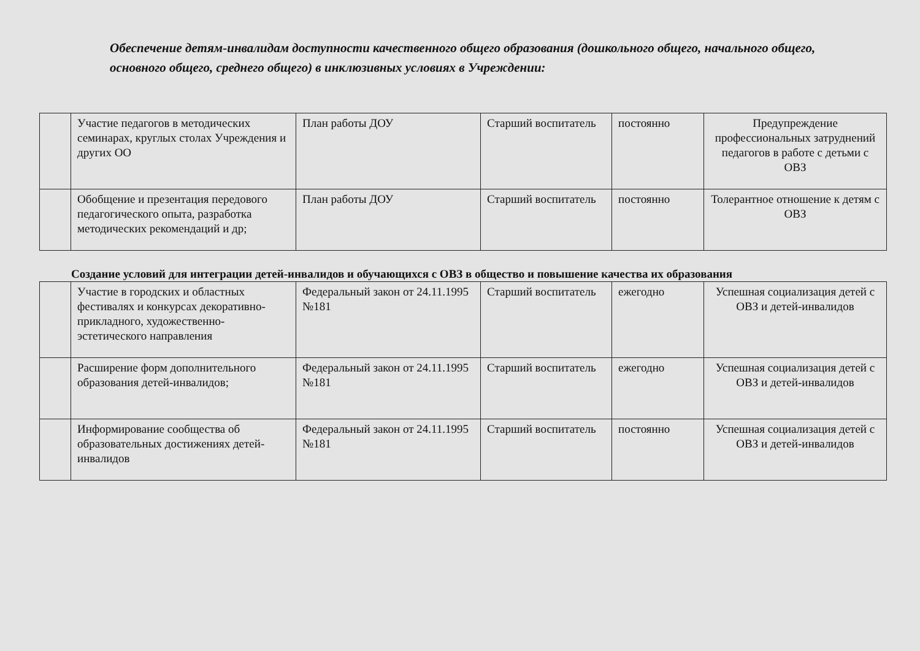Обеспечение детям-инвалидам доступности качественного общего образования (дошкольного общего, начального общего, основного общего, среднего общего) в инклюзивных условиях в Учреждении:
| | Участие педагогов в методических семинарах, круглых столах Учреждения и других ОО | План работы ДОУ | Старший воспитатель | постоянно | Предупреждение профессиональных затруднений педагогов в работе с детьми с ОВЗ |
| | Обобщение и презентация передового педагогического опыта, разработка методических рекомендаций и др; | План работы ДОУ | Старший воспитатель | постоянно | Толерантное отношение к детям с ОВЗ |
Создание условий для интеграции детей-инвалидов и обучающихся с ОВЗ в общество и повышение качества их образования
| | Участие в городских и областных фестивалях и конкурсах декоративно-прикладного, художественно-эстетического направления | Федеральный закон от 24.11.1995 №181 | Старший воспитатель | ежегодно | Успешная социализация детей с ОВЗ и детей-инвалидов |
| | Расширение форм дополнительного образования детей-инвалидов; | Федеральный закон от 24.11.1995 №181 | Старший воспитатель | ежегодно | Успешная социализация детей с ОВЗ и детей-инвалидов |
| | Информирование сообщества об образовательных достижениях детей-инвалидов | Федеральный закон от 24.11.1995 №181 | Старший воспитатель | постоянно | Успешная социализация детей с ОВЗ и детей-инвалидов |